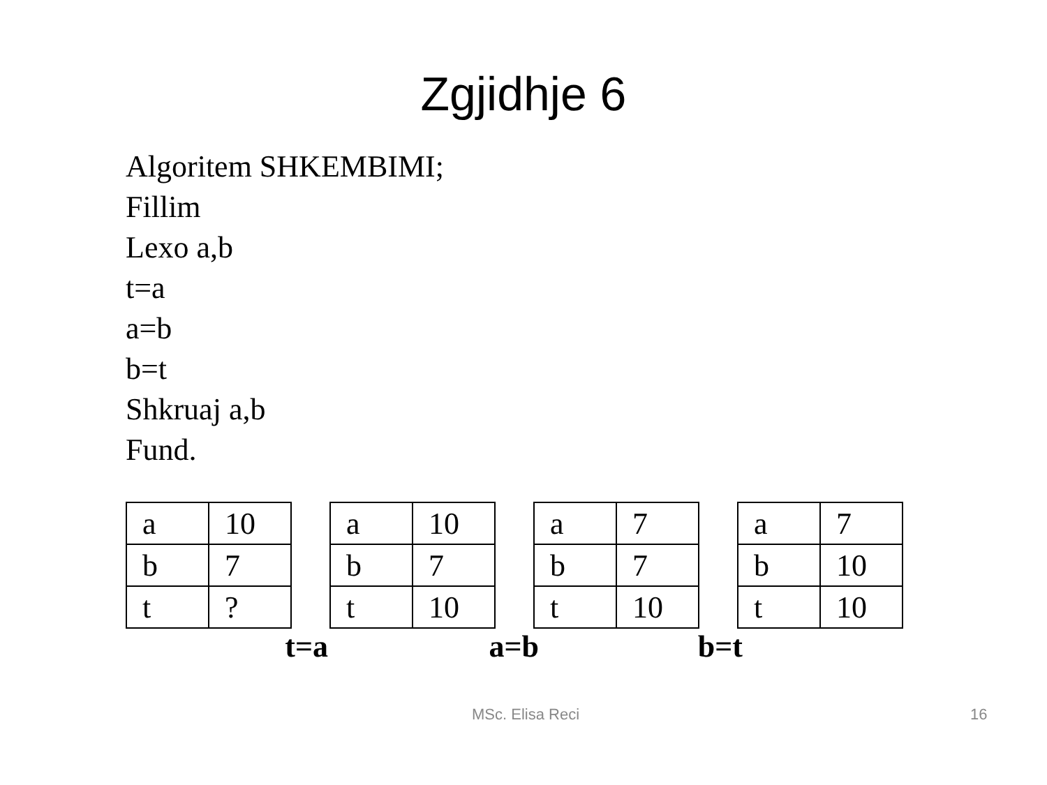Zgjidhje 6
Algoritem SHKEMBIMI;
Fillim
Lexo a,b
t=a
a=b
b=t
Shkruaj a,b
Fund.
| a | 10 |
| b | 7 |
| t | ? |
t=a
| a | 10 |
| b | 7 |
| t | 10 |
a=b
| a | 7 |
| b | 7 |
| t | 10 |
b=t
| a | 7 |
| b | 10 |
| t | 10 |
MSc. Elisa Reci 16